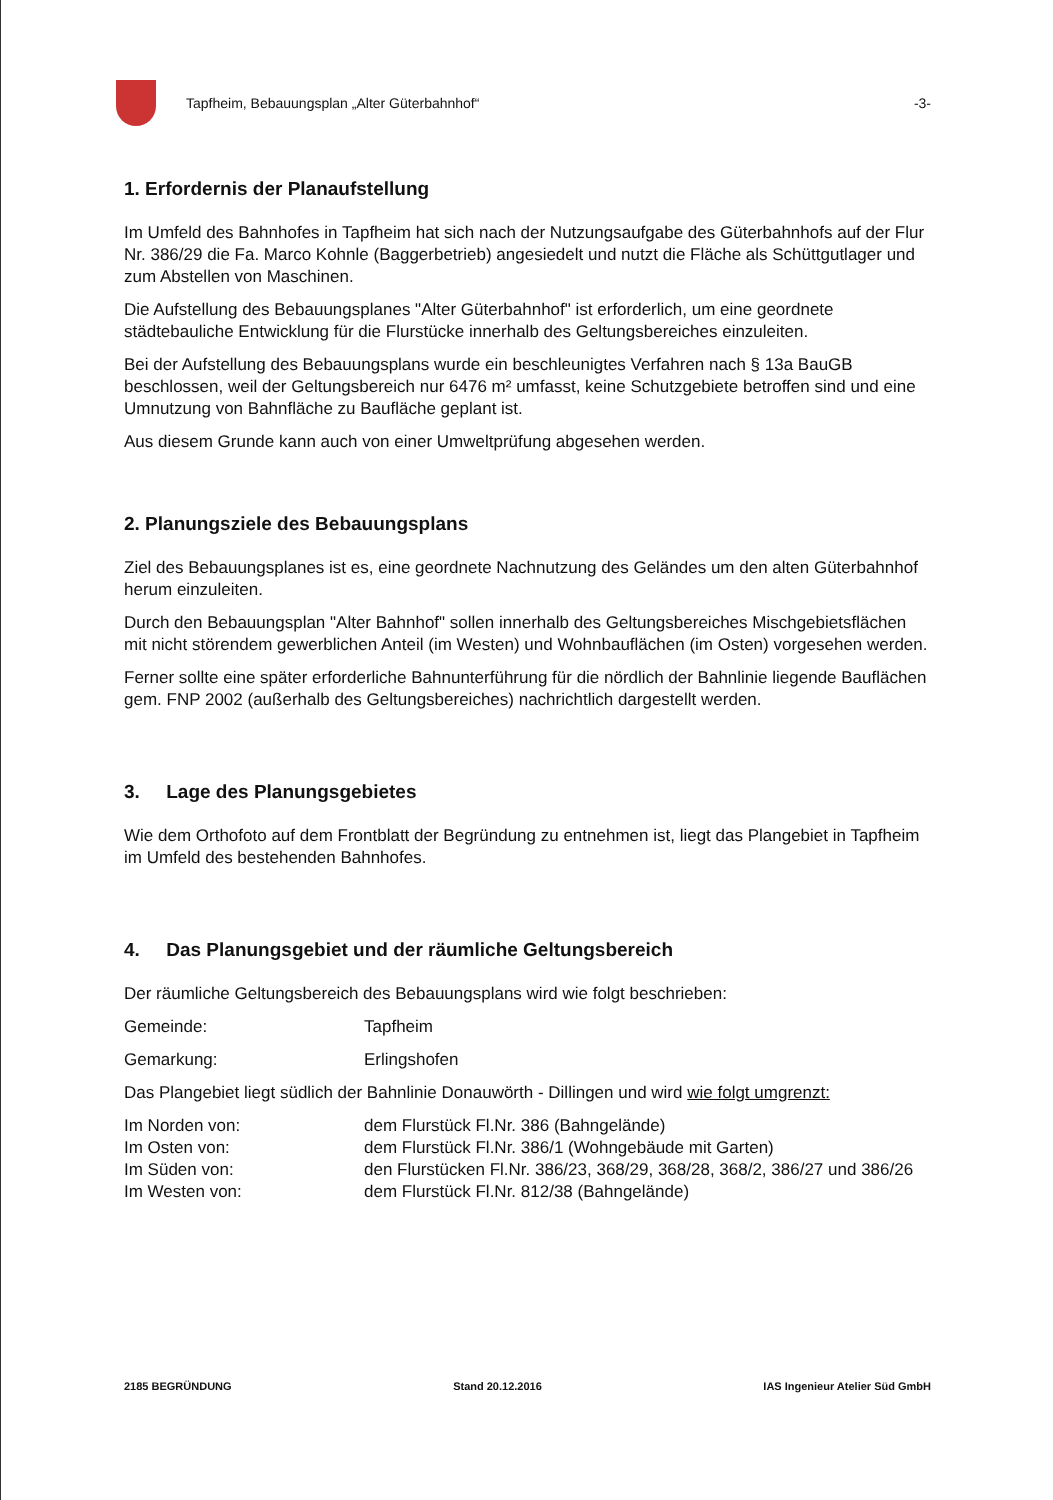Tapfheim, Bebauungsplan „Alter Güterbahnhof“
-3-
1. Erfordernis der Planaufstellung
Im Umfeld des Bahnhofes in Tapfheim hat sich nach der Nutzungsaufgabe des Güterbahnhofs auf der Flur Nr. 386/29 die Fa. Marco Kohnle (Baggerbetrieb) angesiedelt und nutzt die Fläche als Schüttgutlager und zum Abstellen von Maschinen.
Die Aufstellung des Bebauungsplanes "Alter Güterbahnhof" ist erforderlich, um eine geordnete städtebauliche Entwicklung für die Flurstücke innerhalb des Geltungsbereiches einzuleiten.
Bei der Aufstellung des Bebauungsplans wurde ein beschleunigtes Verfahren nach § 13a BauGB beschlossen, weil der Geltungsbereich nur 6476 m² umfasst, keine Schutzgebiete betroffen sind und eine Umnutzung von Bahnfläche zu Baufläche geplant ist.
Aus diesem Grunde kann auch von einer Umweltprüfung abgesehen werden.
2. Planungsziele des Bebauungsplans
Ziel des Bebauungsplanes ist es, eine geordnete Nachnutzung des Geländes um den alten Güterbahnhof herum einzuleiten.
Durch den Bebauungsplan "Alter Bahnhof" sollen innerhalb des Geltungsbereiches Mischgebietsflächen mit nicht störendem gewerblichen Anteil (im Westen) und Wohnbauflächen (im Osten) vorgesehen werden.
Ferner sollte eine später erforderliche Bahnunterführung für die nördlich der Bahnlinie liegende Bauflächen gem. FNP 2002 (außerhalb des Geltungsbereiches) nachrichtlich dargestellt werden.
3. Lage des Planungsgebietes
Wie dem Orthofoto auf dem Frontblatt der Begründung zu entnehmen ist, liegt das Plangebiet in Tapfheim im Umfeld des bestehenden Bahnhofes.
4. Das Planungsgebiet und der räumliche Geltungsbereich
Der räumliche Geltungsbereich des Bebauungsplans wird wie folgt beschrieben:
Gemeinde: Tapfheim
Gemarkung: Erlingshofen
Das Plangebiet liegt südlich der Bahnlinie Donauwörth - Dillingen und wird wie folgt umgrenzt:
Im Norden von: dem Flurstück Fl.Nr. 386 (Bahngelände)
Im Osten von: dem Flurstück Fl.Nr. 386/1 (Wohngebäude mit Garten)
Im Süden von: den Flurstücken Fl.Nr. 386/23, 368/29, 368/28, 368/2, 386/27 und 386/26
Im Westen von: dem Flurstück Fl.Nr. 812/38 (Bahngelände)
2185 BEGRÜNDUNG Stand 20.12.2016 IAS Ingenieur Atelier Süd GmbH